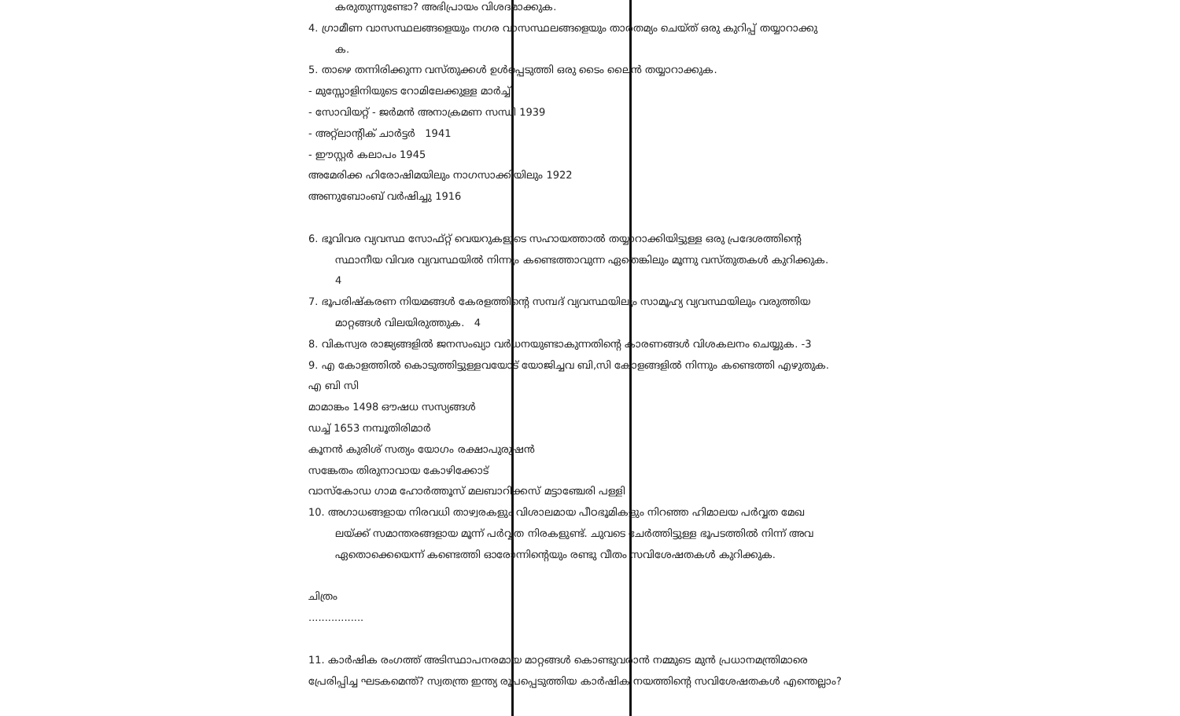കരുതുന്നുണ്ടോ? അഭിപ്രായം വിശദമാക്കുക.
4. ഗ്രാമീണ വാസസ്ഥലങ്ങളെയും നഗര വാസസ്ഥലങ്ങളെയും താരതമ്യം ചെയ്ത് ഒരു കുറിപ്പ് തയ്യാറാക്കു
ക.
5. താഴെ തന്നിരിക്കുന്ന വസ്തുക്കൾ ഉൾപ്പെടുത്തി ഒരു ടൈം ലൈൻ തയ്യാറാക്കുക.
- മുസ്സോളിനിയുടെ റോമിലേക്കുള്ള മാർച്ച്
- സോവിയറ്റ് - ജർമൻ അനാക്രമണ സന്ധി 1939
- അറ്റ്ലാന്റിക് ചാർട്ടർ 1941
- ഈസ്റ്റർ കലാപം 1945
അമേരിക്ക ഹിരോഷിമയിലും നാഗസാക്കിയിലും 1922
അണുബോംബ് വർഷിച്ചു 1916
6. ഭൂവിവര വ്യവസ്ഥ സോഫ്റ്റ് വെയറുകളുടെ സഹായത്താൽ തയ്യാറാക്കിയിട്ടുള്ള ഒരു പ്രദേശത്തിന്റെ
സ്ഥാനീയ വിവര വ്യവസ്ഥയിൽ നിന്നും കണ്ടെത്താവുന്ന ഏതെങ്കിലും മൂന്നു വസ്തുതകൾ കുറിക്കുക.
4
7. ഭൂപരിഷ്കരണ നിയമങ്ങൾ കേരളത്തിന്റെ സമ്പദ് വ്യവസ്ഥയിലും സാമൂഹ്യ വ്യവസ്ഥയിലും വരുത്തിയ
മാറ്റങ്ങൾ വിലയിരുത്തുക. 4
8. വികസ്വര രാജ്യങ്ങളിൽ ജനസംഖ്യാ വർധനയുണ്ടാകുന്നതിന്റെ കാരണങ്ങൾ വിശകലനം ചെയ്യുക. -3
9. എ കോളത്തിൽ കൊടുത്തിട്ടുള്ളവയോട് യോജിച്ചവ ബി,സി കോളങ്ങളിൽ നിന്നും കണ്ടെത്തി എഴുതുക.
എ ബി സി
മാമാങ്കം 1498 ഔഷധ സസ്യങ്ങൾ
ഡച്ച് 1653 നമ്പൂതിരിമാർ
കൂനൻ കുരിശ് സത്യം യോഗം രക്ഷാപുരുഷൻ
സങ്കേതം തിരുനാവായ കോഴിക്കോട്
വാസ്കോഡ ഗാമ ഹോർത്തൂസ് മലബാറിക്കസ് മട്ടാഞ്ചേരി പള്ളി
10. അഗാധങ്ങളായ നിരവധി താഴ്വരകളും വിശാലമായ പീഠഭൂമികളും നിറഞ്ഞ ഹിമാലയ പർവ്വത മേഖ
ലയ്ക്ക് സമാന്തരങ്ങളായ മൂന്ന് പർവ്വത നിരകളുണ്ട്. ചുവടെ ചേർത്തിട്ടുള്ള ഭൂപടത്തിൽ നിന്ന് അവ
ഏതൊക്കെയെന്ന് കണ്ടെത്തി ഓരോന്നിന്റെയും രണ്ടു വീതം സവിശേഷതകൾ കുറിക്കുക.
ചിത്രം
.................
11. കാർഷിക രംഗത്ത് അടിസ്ഥാപനരമായ മാറ്റങ്ങൾ കൊണ്ടുവരാൻ നമ്മുടെ മുൻ പ്രധാനമന്ത്രിമാരെ
പ്രേരിപ്പിച്ച ഘടകമെന്ത്? സ്വതന്ത്ര ഇന്ത്യ രൂപപ്പെടുത്തിയ കാർഷിക നയത്തിന്റെ സവിശേഷതകൾ എന്തെല്ലാം?